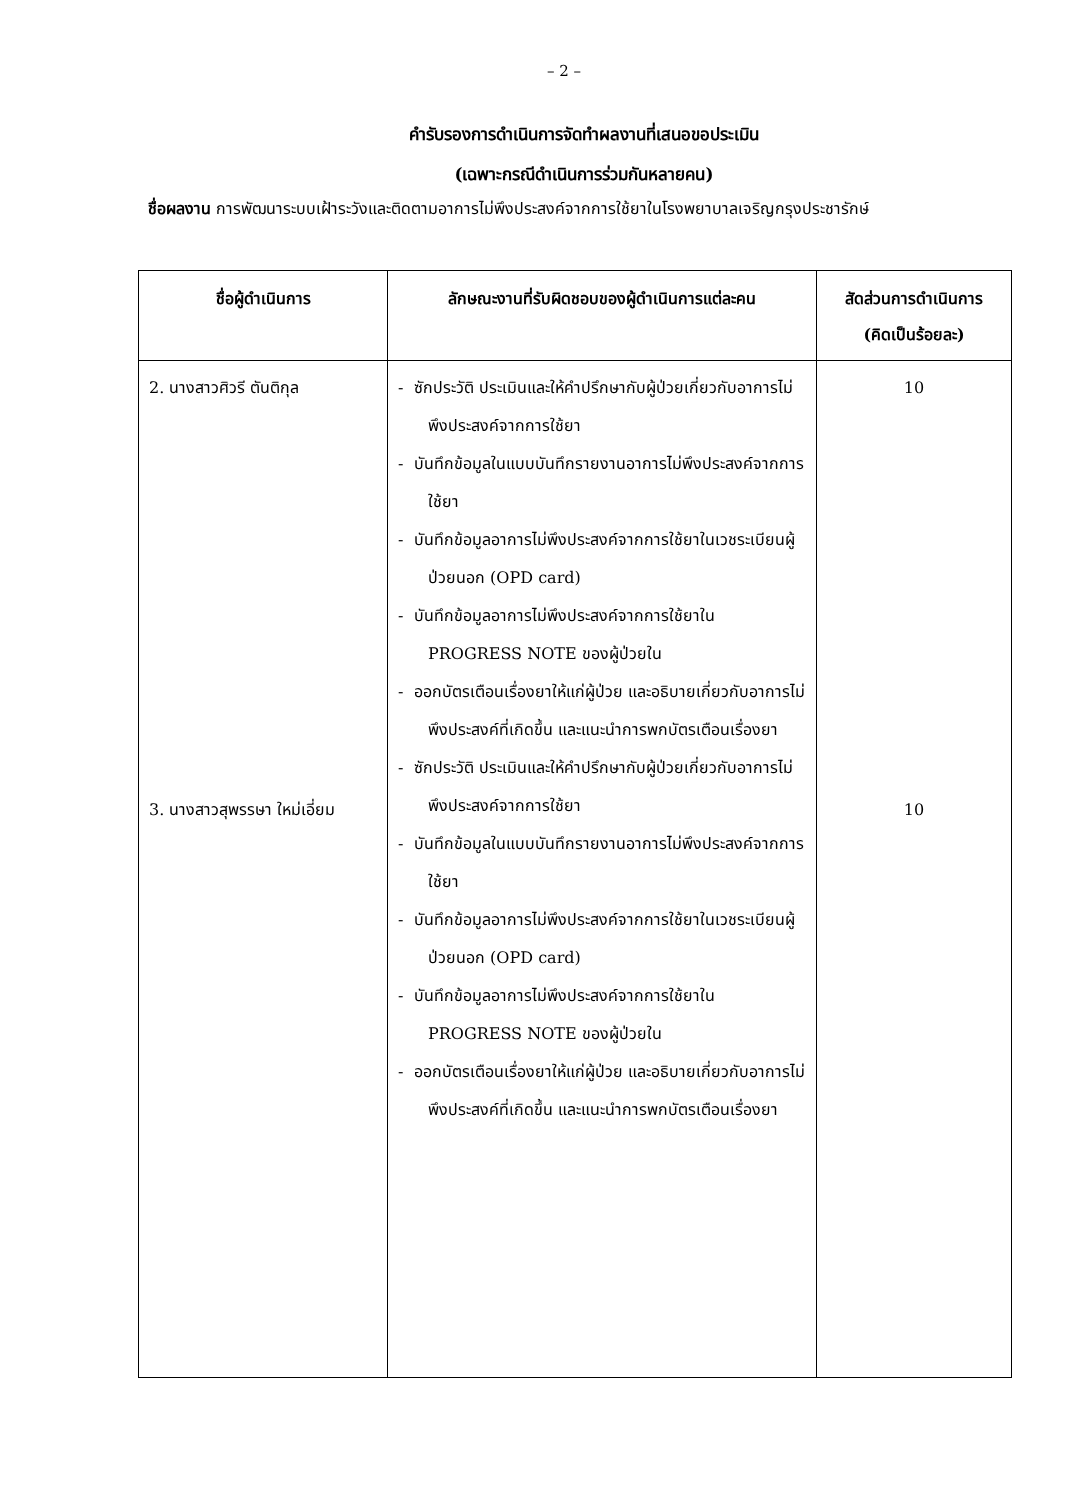– 2 –
คำรับรองการดำเนินการจัดทำผลงานที่เสนอขอประเมิน
(เฉพาะกรณีดำเนินการร่วมกันหลายคน)
ชื่อผลงาน การพัฒนาระบบเฝ้าระวังและติดตามอาการไม่พึงประสงค์จากการใช้ยาในโรงพยาบาลเจริญกรุงประชารักษ์
| ชื่อผู้ดำเนินการ | ลักษณะงานที่รับผิดชอบของผู้ดำเนินการแต่ละคน | สัดส่วนการดำเนินการ (คิดเป็นร้อยละ) |
| --- | --- | --- |
| 2. นางสาวศิวรี ตันติกุล 3. นางสาวสุพรรษา ใหม่เอี่ยม | - ซักประวัติ ประเมินและให้คำปรึกษากับผู้ป่วยเกี่ยวกับอาการไม่พึงประสงค์จากการใช้ยา - บันทึกข้อมูลในแบบบันทึกรายงานอาการไม่พึงประสงค์จากการใช้ยา - บันทึกข้อมูลอาการไม่พึงประสงค์จากการใช้ยาในเวชระเบียนผู้ป่วยนอก (OPD card) - บันทึกข้อมูลอาการไม่พึงประสงค์จากการใช้ยาใน PROGRESS NOTE ของผู้ป่วยใน - ออกบัตรเตือนเรื่องยาให้แก่ผู้ป่วย และอธิบายเกี่ยวกับอาการไม่พึงประสงค์ที่เกิดขึ้น และแนะนำการพกบัตรเตือนเรื่องยา - ซักประวัติ ประเมินและให้คำปรึกษากับผู้ป่วยเกี่ยวกับอาการไม่พึงประสงค์จากการใช้ยา - บันทึกข้อมูลในแบบบันทึกรายงานอาการไม่พึงประสงค์จากการใช้ยา - บันทึกข้อมูลอาการไม่พึงประสงค์จากการใช้ยาในเวชระเบียนผู้ป่วยนอก (OPD card) - บันทึกข้อมูลอาการไม่พึงประสงค์จากการใช้ยาใน PROGRESS NOTE ของผู้ป่วยใน - ออกบัตรเตือนเรื่องยาให้แก่ผู้ป่วย และอธิบายเกี่ยวกับอาการไม่พึงประสงค์ที่เกิดขึ้น และแนะนำการพกบัตรเตือนเรื่องยา | 10 10 |